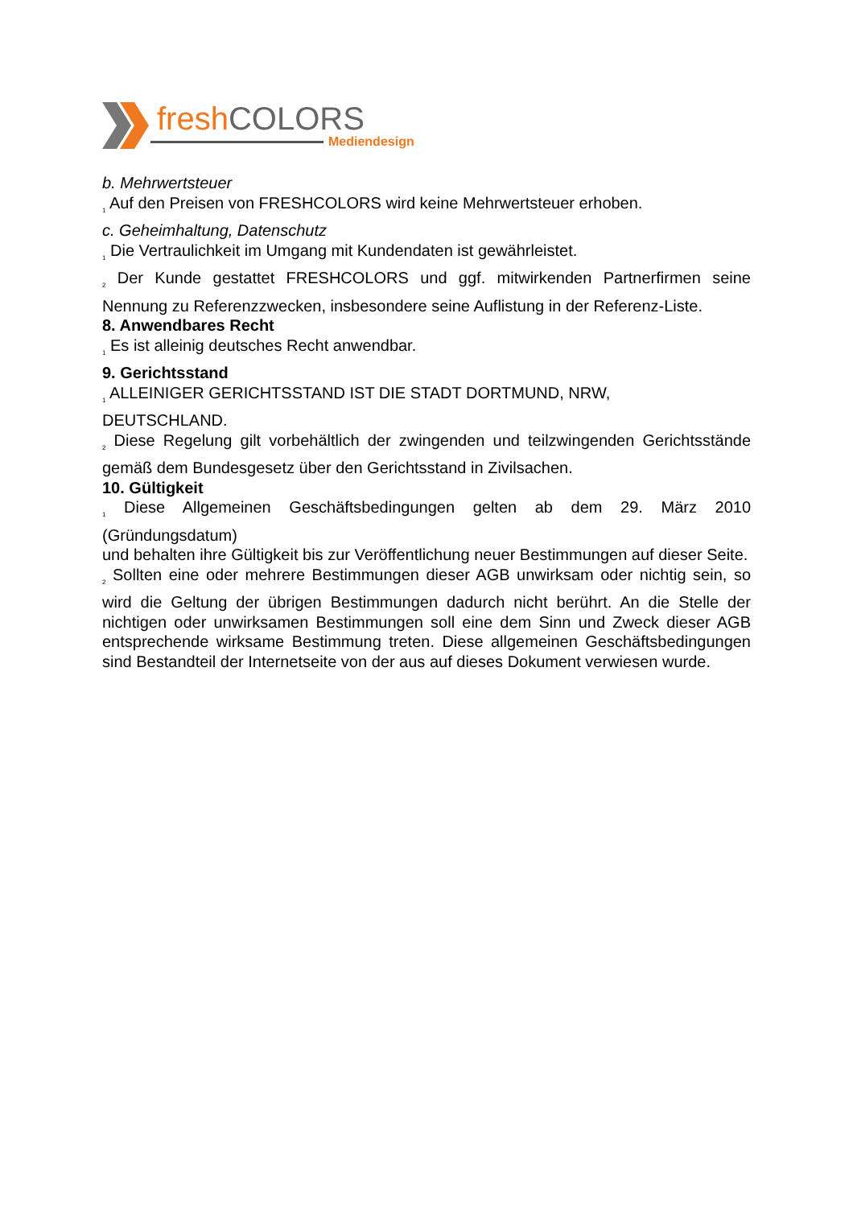fresh COLORS
Mediendesign
b. Mehrwertsteuer
<sub>1</sub> Auf den Preisen von FRESHCOLORS wird keine Mehrwertsteuer erhoben.
c. Geheimhaltung, Datenschutz
<sub>1</sub> Die Vertraulichkeit im Umgang mit Kundendaten ist gewährleistet.
<sub>2</sub> Der Kunde gestattet FRESHCOLORS und ggf. mitwirkenden Partnerfirmen seine Nennung zu Referenzzwecken, insbesondere seine Auflistung in der Referenz-Liste.
8. Anwendbares Recht
<sub>1</sub> Es ist alleinig deutsches Recht anwendbar.
9. Gerichtsstand
<sub>1</sub> ALLEINIGER GERICHTSSTAND IST DIE STADT DORTMUND, NRW,
DEUTSCHLAND.
<sub>2</sub> Diese Regelung gilt vorbehältlich der zwingenden und teilzwingenden Gerichtsstände gemäß dem Bundesgesetz über den Gerichtsstand in Zivilsachen.
10. Gültigkeit
<sub>1</sub> Diese Allgemeinen Geschäftsbedingungen gelten ab dem 29. März 2010 (Gründungsdatum)
und behalten ihre Gültigkeit bis zur Veröffentlichung neuer Bestimmungen auf dieser Seite.
<sub>2</sub> Sollten eine oder mehrere Bestimmungen dieser AGB unwirksam oder nichtig sein, so wird die Geltung der übrigen Bestimmungen dadurch nicht berührt. An die Stelle der nichtigen oder unwirksamen Bestimmungen soll eine dem Sinn und Zweck dieser AGB entsprechende wirksame Bestimmung treten. Diese allgemeinen Geschäftsbedingungen sind Bestandteil der Internetseite von der aus auf dieses Dokument verwiesen wurde.